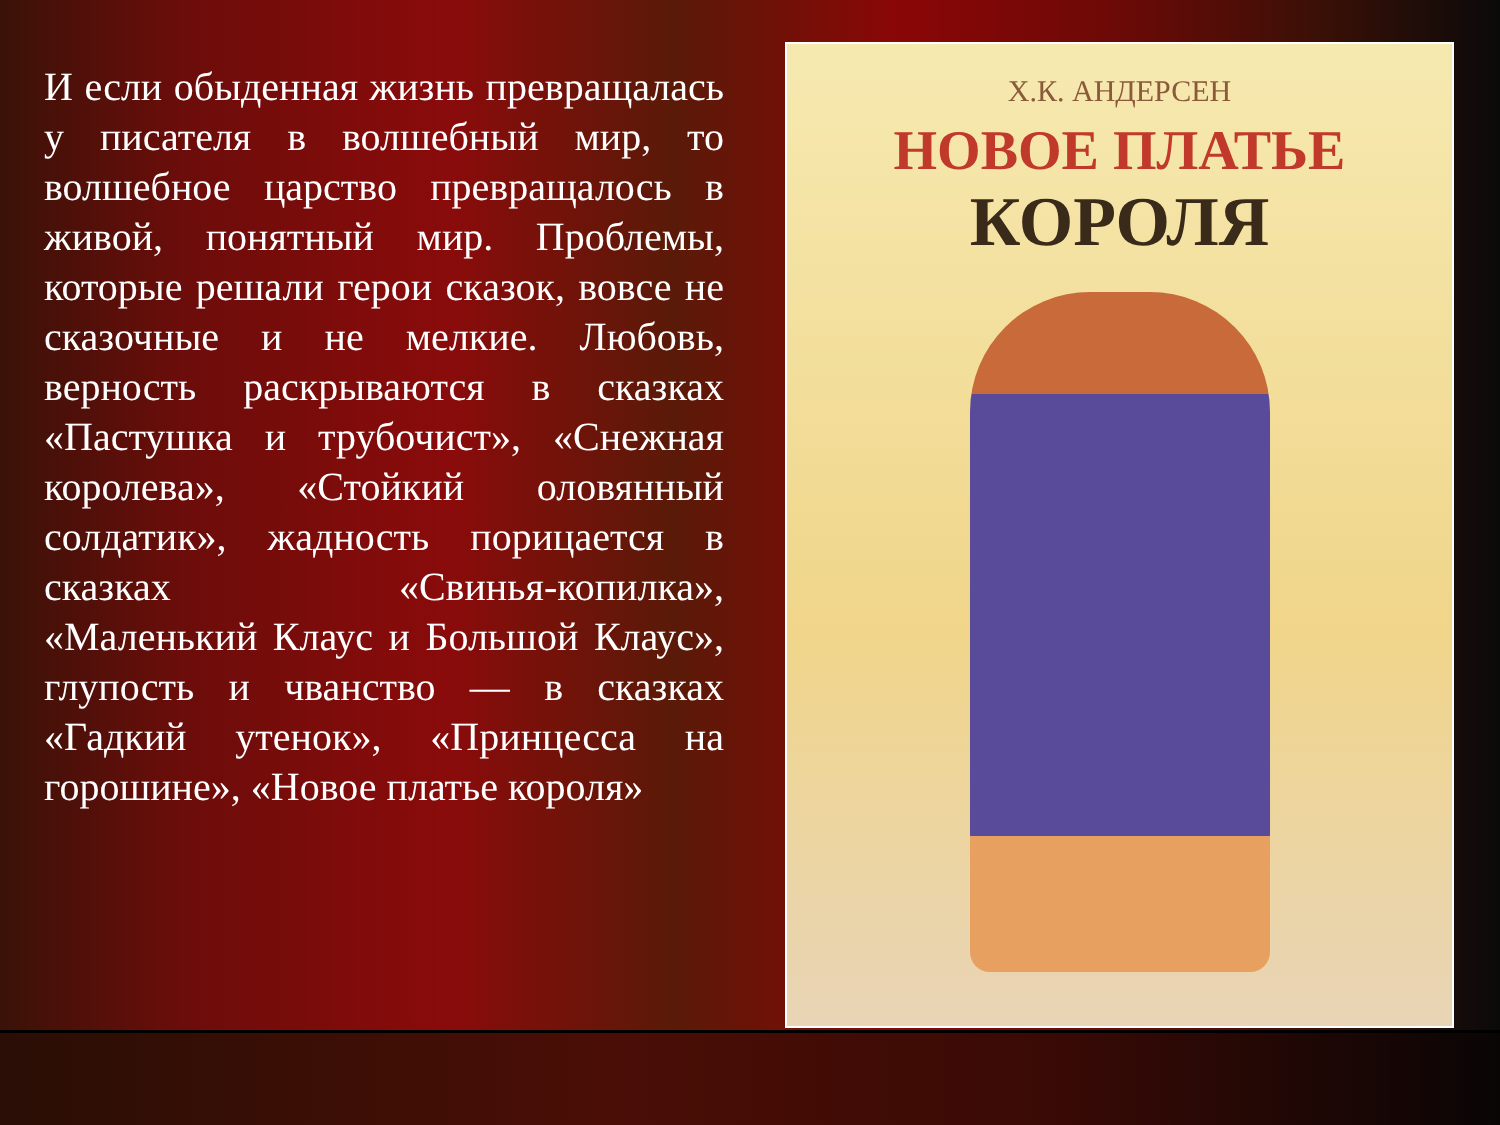И если обыденная жизнь превращалась у писателя в волшебный мир, то волшебное царство превращалось в живой, понятный мир. Проблемы, которые решали герои сказок, вовсе не сказочные и не мелкие. Любовь, верность раскрываются в сказках «Пастушка и трубочист», «Снежная королева», «Стойкий оловянный солдатик», жадность порицается в сказках «Свинья-копилка», «Маленький Клаус и Большой Клаус», глупость и чванство — в сказках «Гадкий утенок», «Принцесса на горошине», «Новое платье короля»
Х.К. АНДЕРСЕН
НОВОЕ ПЛАТЬЕ
КОРОЛЯ